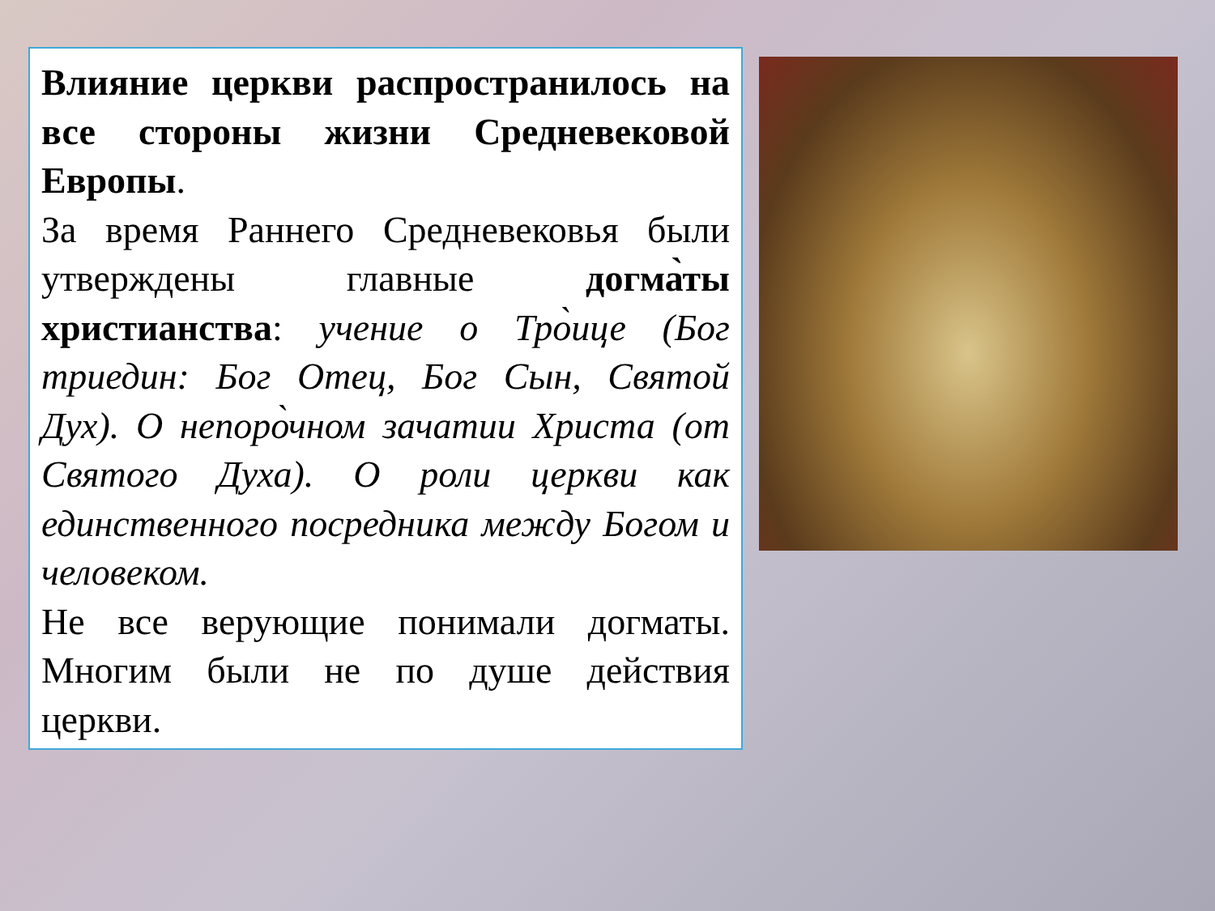Влияние церкви распространилось на все стороны жизни Средневековой Европы.
За время Раннего Средневековья были утверждены главные догма̀ты христианства: учение о Тро̀ице (Бог триедин: Бог Отец, Бог Сын, Святой Дух). О непоро̀чном зачатии Христа (от Святого Духа). О роли церкви как единственного посредника между Богом и человеком.
Не все верующие понимали догматы. Многим были не по душе действия церкви.